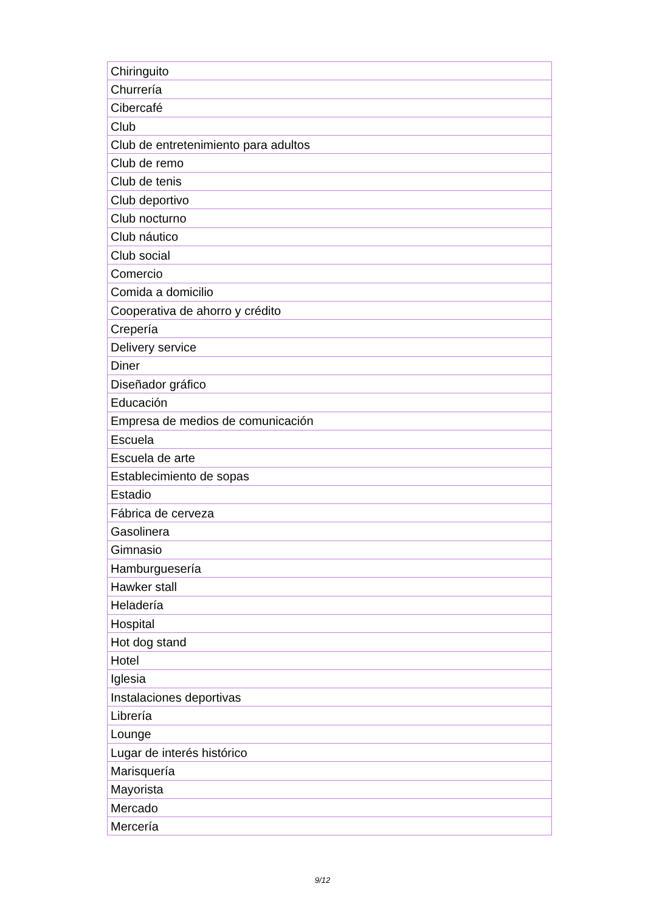| Chiringuito |
| Churrería |
| Cibercafé |
| Club |
| Club de entretenimiento para adultos |
| Club de remo |
| Club de tenis |
| Club deportivo |
| Club nocturno |
| Club náutico |
| Club social |
| Comercio |
| Comida a domicilio |
| Cooperativa de ahorro y crédito |
| Crepería |
| Delivery service |
| Diner |
| Diseñador gráfico |
| Educación |
| Empresa de medios de comunicación |
| Escuela |
| Escuela de arte |
| Establecimiento de sopas |
| Estadio |
| Fábrica de cerveza |
| Gasolinera |
| Gimnasio |
| Hamburguesería |
| Hawker stall |
| Heladería |
| Hospital |
| Hot dog stand |
| Hotel |
| Iglesia |
| Instalaciones deportivas |
| Librería |
| Lounge |
| Lugar de interés histórico |
| Marisquería |
| Mayorista |
| Mercado |
| Mercería |
9/12